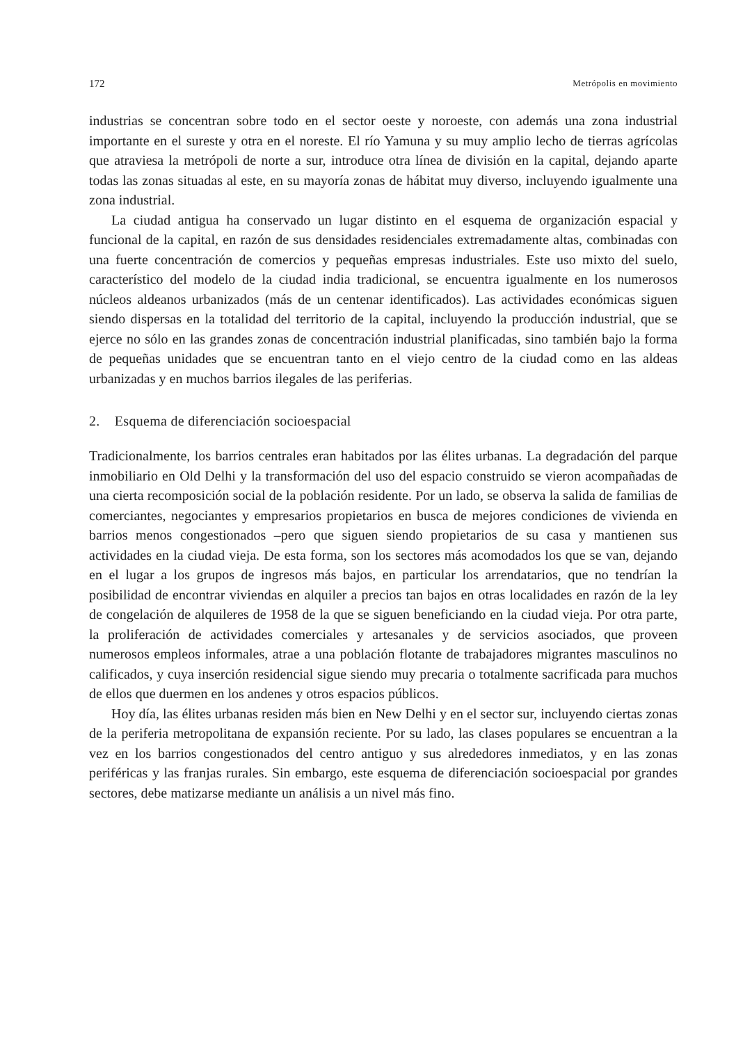172 Metrópolis en movimiento
industrias se concentran sobre todo en el sector oeste y noroeste, con además una zona industrial importante en el sureste y otra en el noreste. El río Yamuna y su muy amplio lecho de tierras agrícolas que atraviesa la metrópoli de norte a sur, introduce otra línea de división en la capital, dejando aparte todas las zonas situadas al este, en su mayoría zonas de hábitat muy diverso, incluyendo igualmente una zona industrial.
La ciudad antigua ha conservado un lugar distinto en el esquema de organización espacial y funcional de la capital, en razón de sus densidades residenciales extremadamente altas, combinadas con una fuerte concentración de comercios y pequeñas empresas industriales. Este uso mixto del suelo, característico del modelo de la ciudad india tradicional, se encuentra igualmente en los numerosos núcleos aldeanos urbanizados (más de un centenar identificados). Las actividades económicas siguen siendo dispersas en la totalidad del territorio de la capital, incluyendo la producción industrial, que se ejerce no sólo en las grandes zonas de concentración industrial planificadas, sino también bajo la forma de pequeñas unidades que se encuentran tanto en el viejo centro de la ciudad como en las aldeas urbanizadas y en muchos barrios ilegales de las periferias.
2. Esquema de diferenciación socioespacial
Tradicionalmente, los barrios centrales eran habitados por las élites urbanas. La degradación del parque inmobiliario en Old Delhi y la transformación del uso del espacio construido se vieron acompañadas de una cierta recomposición social de la población residente. Por un lado, se observa la salida de familias de comerciantes, negociantes y empresarios propietarios en busca de mejores condiciones de vivienda en barrios menos congestionados –pero que siguen siendo propietarios de su casa y mantienen sus actividades en la ciudad vieja. De esta forma, son los sectores más acomodados los que se van, dejando en el lugar a los grupos de ingresos más bajos, en particular los arrendatarios, que no tendrían la posibilidad de encontrar viviendas en alquiler a precios tan bajos en otras localidades en razón de la ley de congelación de alquileres de 1958 de la que se siguen beneficiando en la ciudad vieja. Por otra parte, la proliferación de actividades comerciales y artesanales y de servicios asociados, que proveen numerosos empleos informales, atrae a una población flotante de trabajadores migrantes masculinos no calificados, y cuya inserción residencial sigue siendo muy precaria o totalmente sacrificada para muchos de ellos que duermen en los andenes y otros espacios públicos.
Hoy día, las élites urbanas residen más bien en New Delhi y en el sector sur, incluyendo ciertas zonas de la periferia metropolitana de expansión reciente. Por su lado, las clases populares se encuentran a la vez en los barrios congestionados del centro antiguo y sus alrededores inmediatos, y en las zonas periféricas y las franjas rurales. Sin embargo, este esquema de diferenciación socioespacial por grandes sectores, debe matizarse mediante un análisis a un nivel más fino.